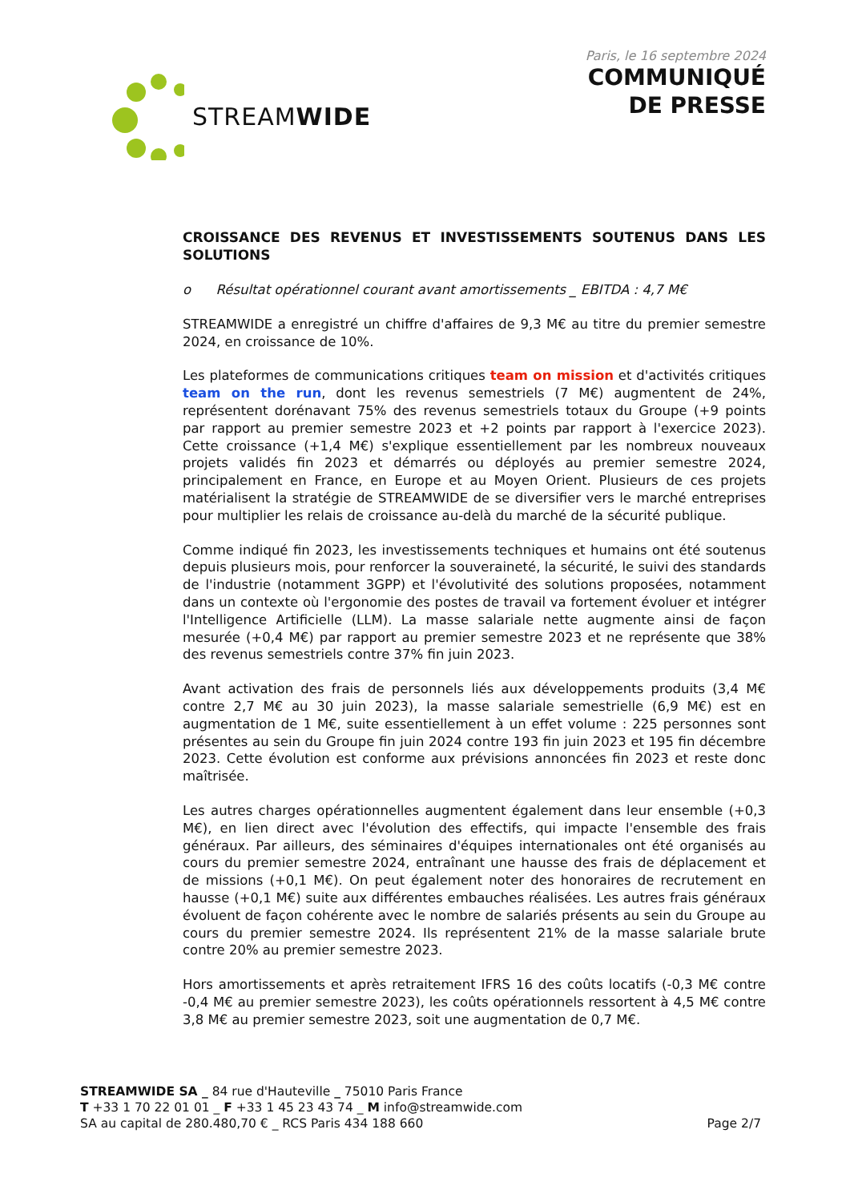STREAMWIDE
Paris, le 16 septembre 2024
COMMUNIQUÉ
DE PRESSE
CROISSANCE DES REVENUS ET INVESTISSEMENTS SOUTENUS DANS LES SOLUTIONS
o Résultat opérationnel courant avant amortissements _ EBITDA : 4,7 M€
STREAMWIDE a enregistré un chiffre d'affaires de 9,3 M€ au titre du premier semestre 2024, en croissance de 10%.
Les plateformes de communications critiques team on mission et d'activités critiques team on the run, dont les revenus semestriels (7 M€) augmentent de 24%, représentent dorénavant 75% des revenus semestriels totaux du Groupe (+9 points par rapport au premier semestre 2023 et +2 points par rapport à l'exercice 2023). Cette croissance (+1,4 M€) s'explique essentiellement par les nombreux nouveaux projets validés fin 2023 et démarrés ou déployés au premier semestre 2024, principalement en France, en Europe et au Moyen Orient. Plusieurs de ces projets matérialisent la stratégie de STREAMWIDE de se diversifier vers le marché entreprises pour multiplier les relais de croissance au-delà du marché de la sécurité publique.
Comme indiqué fin 2023, les investissements techniques et humains ont été soutenus depuis plusieurs mois, pour renforcer la souveraineté, la sécurité, le suivi des standards de l'industrie (notamment 3GPP) et l'évolutivité des solutions proposées, notamment dans un contexte où l'ergonomie des postes de travail va fortement évoluer et intégrer l'Intelligence Artificielle (LLM). La masse salariale nette augmente ainsi de façon mesurée (+0,4 M€) par rapport au premier semestre 2023 et ne représente que 38% des revenus semestriels contre 37% fin juin 2023.
Avant activation des frais de personnels liés aux développements produits (3,4 M€ contre 2,7 M€ au 30 juin 2023), la masse salariale semestrielle (6,9 M€) est en augmentation de 1 M€, suite essentiellement à un effet volume : 225 personnes sont présentes au sein du Groupe fin juin 2024 contre 193 fin juin 2023 et 195 fin décembre 2023. Cette évolution est conforme aux prévisions annoncées fin 2023 et reste donc maîtrisée.
Les autres charges opérationnelles augmentent également dans leur ensemble (+0,3 M€), en lien direct avec l'évolution des effectifs, qui impacte l'ensemble des frais généraux. Par ailleurs, des séminaires d'équipes internationales ont été organisés au cours du premier semestre 2024, entraînant une hausse des frais de déplacement et de missions (+0,1 M€). On peut également noter des honoraires de recrutement en hausse (+0,1 M€) suite aux différentes embauches réalisées. Les autres frais généraux évoluent de façon cohérente avec le nombre de salariés présents au sein du Groupe au cours du premier semestre 2024. Ils représentent 21% de la masse salariale brute contre 20% au premier semestre 2023.
Hors amortissements et après retraitement IFRS 16 des coûts locatifs (-0,3 M€ contre -0,4 M€ au premier semestre 2023), les coûts opérationnels ressortent à 4,5 M€ contre 3,8 M€ au premier semestre 2023, soit une augmentation de 0,7 M€.
STREAMWIDE SA _ 84 rue d'Hauteville _ 75010 Paris France
T +33 1 70 22 01 01 _ F +33 1 45 23 43 74 _ M info@streamwide.com
SA au capital de 280.480,70 € _ RCS Paris 434 188 660 Page 2/7